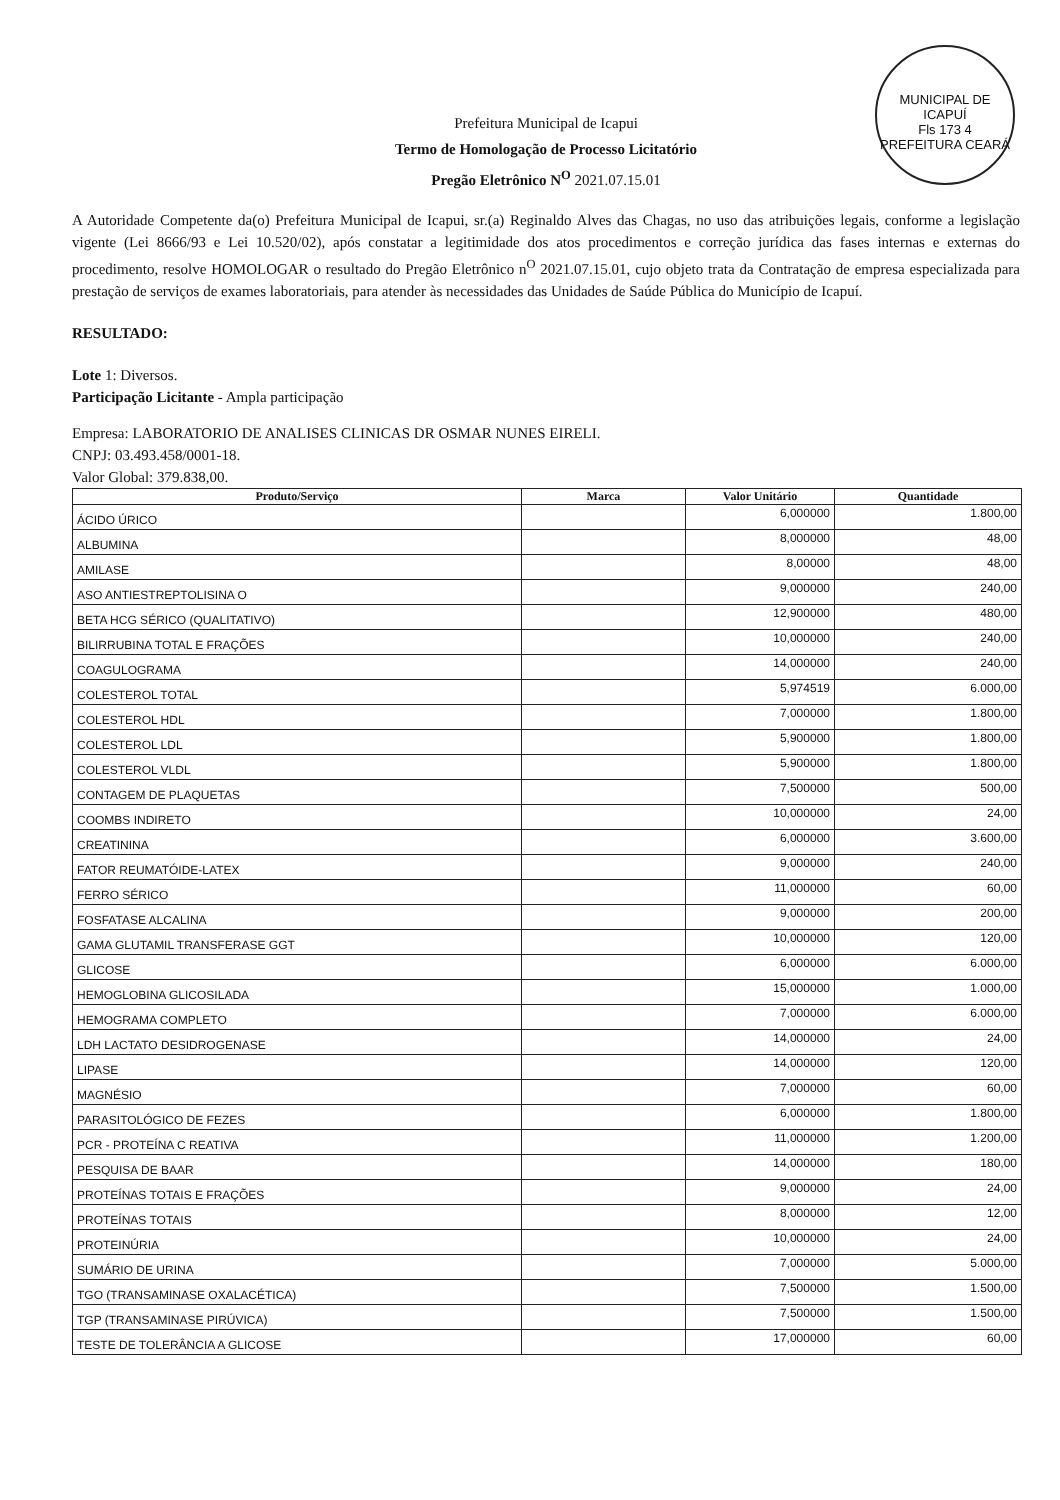MUNICIPAL DE ICAPUÍ
Fls 173 4
PREFEITURA CEARÁ
Prefeitura Municipal de Icapui
Termo de Homologação de Processo Licitatório
Pregão Eletrônico N<sup>O</sup> 2021.07.15.01
A Autoridade Competente da(o) Prefeitura Municipal de Icapui, sr.(a) Reginaldo Alves das Chagas, no uso das atribuições legais, conforme a legislação vigente (Lei 8666/93 e Lei 10.520/02), após constatar a legitimidade dos atos procedimentos e correção jurídica das fases internas e externas do procedimento, resolve HOMOLOGAR o resultado do Pregão Eletrônico n<sup>O</sup> 2021.07.15.01, cujo objeto trata da Contratação de empresa especializada para prestação de serviços de exames laboratoriais, para atender às necessidades das Unidades de Saúde Pública do Município de Icapuí.
RESULTADO:
Lote 1: Diversos.
Participação Licitante - Ampla participação
Empresa: LABORATORIO DE ANALISES CLINICAS DR OSMAR NUNES EIRELI.
CNPJ: 03.493.458/0001-18.
Valor Global: 379.838,00.
| Produto/Serviço | Marca | Valor Unitário | Quantidade |
| --- | --- | --- | --- |
| ÁCIDO ÚRICO | | 6,000000 | 1.800,00 |
| ALBUMINA | | 8,000000 | 48,00 |
| AMILASE | | 8,00000 | 48,00 |
| ASO ANTIESTREPTOLISINA O | | 9,000000 | 240,00 |
| BETA HCG SÉRICO (QUALITATIVO) | | 12,900000 | 480,00 |
| BILIRRUBINA TOTAL E FRAÇÕES | | 10,000000 | 240,00 |
| COAGULOGRAMA | | 14,000000 | 240,00 |
| COLESTEROL TOTAL | | 5,974519 | 6.000,00 |
| COLESTEROL HDL | | 7,000000 | 1.800,00 |
| COLESTEROL LDL | | 5,900000 | 1.800,00 |
| COLESTEROL VLDL | | 5,900000 | 1.800,00 |
| CONTAGEM DE PLAQUETAS | | 7,500000 | 500,00 |
| COOMBS INDIRETO | | 10,000000 | 24,00 |
| CREATININA | | 6,000000 | 3.600,00 |
| FATOR REUMATÓIDE-LATEX | | 9,000000 | 240,00 |
| FERRO SÉRICO | | 11,000000 | 60,00 |
| FOSFATASE ALCALINA | | 9,000000 | 200,00 |
| GAMA GLUTAMIL TRANSFERASE GGT | | 10,000000 | 120,00 |
| GLICOSE | | 6,000000 | 6.000,00 |
| HEMOGLOBINA GLICOSILADA | | 15,000000 | 1.000,00 |
| HEMOGRAMA COMPLETO | | 7,000000 | 6.000,00 |
| LDH LACTATO DESIDROGENASE | | 14,000000 | 24,00 |
| LIPASE | | 14,000000 | 120,00 |
| MAGNÉSIO | | 7,000000 | 60,00 |
| PARASITOLÓGICO DE FEZES | | 6,000000 | 1.800,00 |
| PCR - PROTEÍNA C REATIVA | | 11,000000 | 1.200,00 |
| PESQUISA DE BAAR | | 14,000000 | 180,00 |
| PROTEÍNAS TOTAIS E FRAÇÕES | | 9,000000 | 24,00 |
| PROTEÍNAS TOTAIS | | 8,000000 | 12,00 |
| PROTEINÚRIA | | 10,000000 | 24,00 |
| SUMÁRIO DE URINA | | 7,000000 | 5.000,00 |
| TGO (TRANSAMINASE OXALACÉTICA) | | 7,500000 | 1.500,00 |
| TGP (TRANSAMINASE PIRÚVICA) | | 7,500000 | 1.500,00 |
| TESTE DE TOLERÂNCIA A GLICOSE | | 17,000000 | 60,00 |